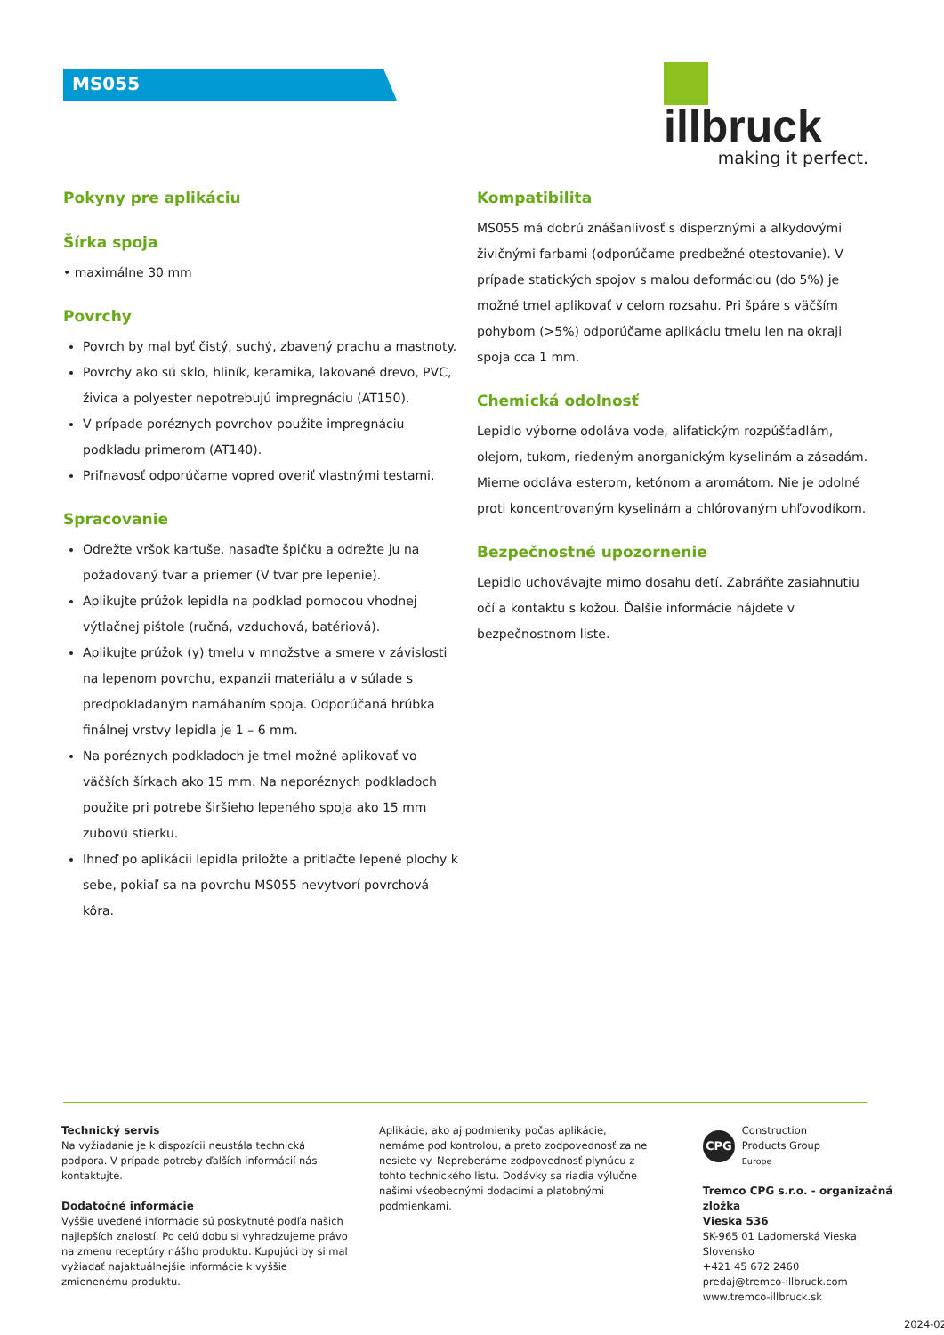MS055
illbruck
making it perfect.
Pokyny pre aplikáciu
Šírka spoja
• maximálne 30 mm
Povrchy
Povrch by mal byť čistý, suchý, zbavený prachu a mastnoty.
Povrchy ako sú sklo, hliník, keramika, lakované drevo, PVC, živica a polyester nepotrebujú impregnáciu (AT150).
V prípade poréznych povrchov použite impregnáciu podkladu primerom (AT140).
Priľnavosť odporúčame vopred overiť vlastnými testami.
Spracovanie
Odrežte vršok kartuše, nasaďte špičku a odrežte ju na požadovaný tvar a priemer (V tvar pre lepenie).
Aplikujte prúžok lepidla na podklad pomocou vhodnej výtlačnej pištole (ručná, vzduchová, batériová).
Aplikujte prúžok (y) tmelu v množstve a smere v závislosti na lepenom povrchu, expanzii materiálu a v súlade s predpokladaným namáhaním spoja. Odporúčaná hrúbka finálnej vrstvy lepidla je 1 – 6 mm.
Na poréznych podkladoch je tmel možné aplikovať vo väčších šírkach ako 15 mm. Na neporéznych podkladoch použite pri potrebe širšieho lepeného spoja ako 15 mm zubovú stierku.
Ihneď po aplikácii lepidla priložte a pritlačte lepené plochy k sebe, pokiaľ sa na povrchu MS055 nevytvorí povrchová kôra.
Kompatibilita
MS055 má dobrú znášanlivosť s disperznými a alkydovými živičnými farbami (odporúčame predbežné otestovanie). V prípade statických spojov s malou deformáciou (do 5%) je možné tmel aplikovať v celom rozsahu. Pri špáre s väčším pohybom (>5%) odporúčame aplikáciu tmelu len na okraji spoja cca 1 mm.
Chemická odolnosť
Lepidlo výborne odoláva vode, alifatickým rozpúšťadlám, olejom, tukom, riedeným anorganickým kyselinám a zásadám. Mierne odoláva esterom, ketónom a aromátom. Nie je odolné proti koncentrovaným kyselinám a chlórovaným uhľovodíkom.
Bezpečnostné upozornenie
Lepidlo uchovávajte mimo dosahu detí. Zabráňte zasiahnutiu očí a kontaktu s kožou. Ďalšie informácie nájdete v bezpečnostnom liste.
Technický servis
Na vyžiadanie je k dispozícii neustála technická podpora. V prípade potreby ďalších informácií nás kontaktujte.
Dodatočné informácie
Vyššie uvedené informácie sú poskytnuté podľa našich najlepších znalostí. Po celú dobu si vyhradzujeme právo na zmenu receptúry nášho produktu. Kupujúci by si mal vyžiadať najaktuálnejšie informácie k vyššie zmienenému produktu.
Aplikácie, ako aj podmienky počas aplikácie, nemáme pod kontrolou, a preto zodpovednosť za ne nesiete vy. Nepreberáme zodpovednosť plynúcu z tohto technického listu. Dodávky sa riadia výlučne našimi všeobecnými dodacími a platobnými podmienkami.
CPG Construction
Products Group
Europe
Tremco CPG s.r.o. - organizačná zložka
Vieska 536
SK-965 01 Ladomerská Vieska
Slovensko
+421 45 672 2460
predaj@tremco-illbruck.com
www.tremco-illbruck.sk
2024-02